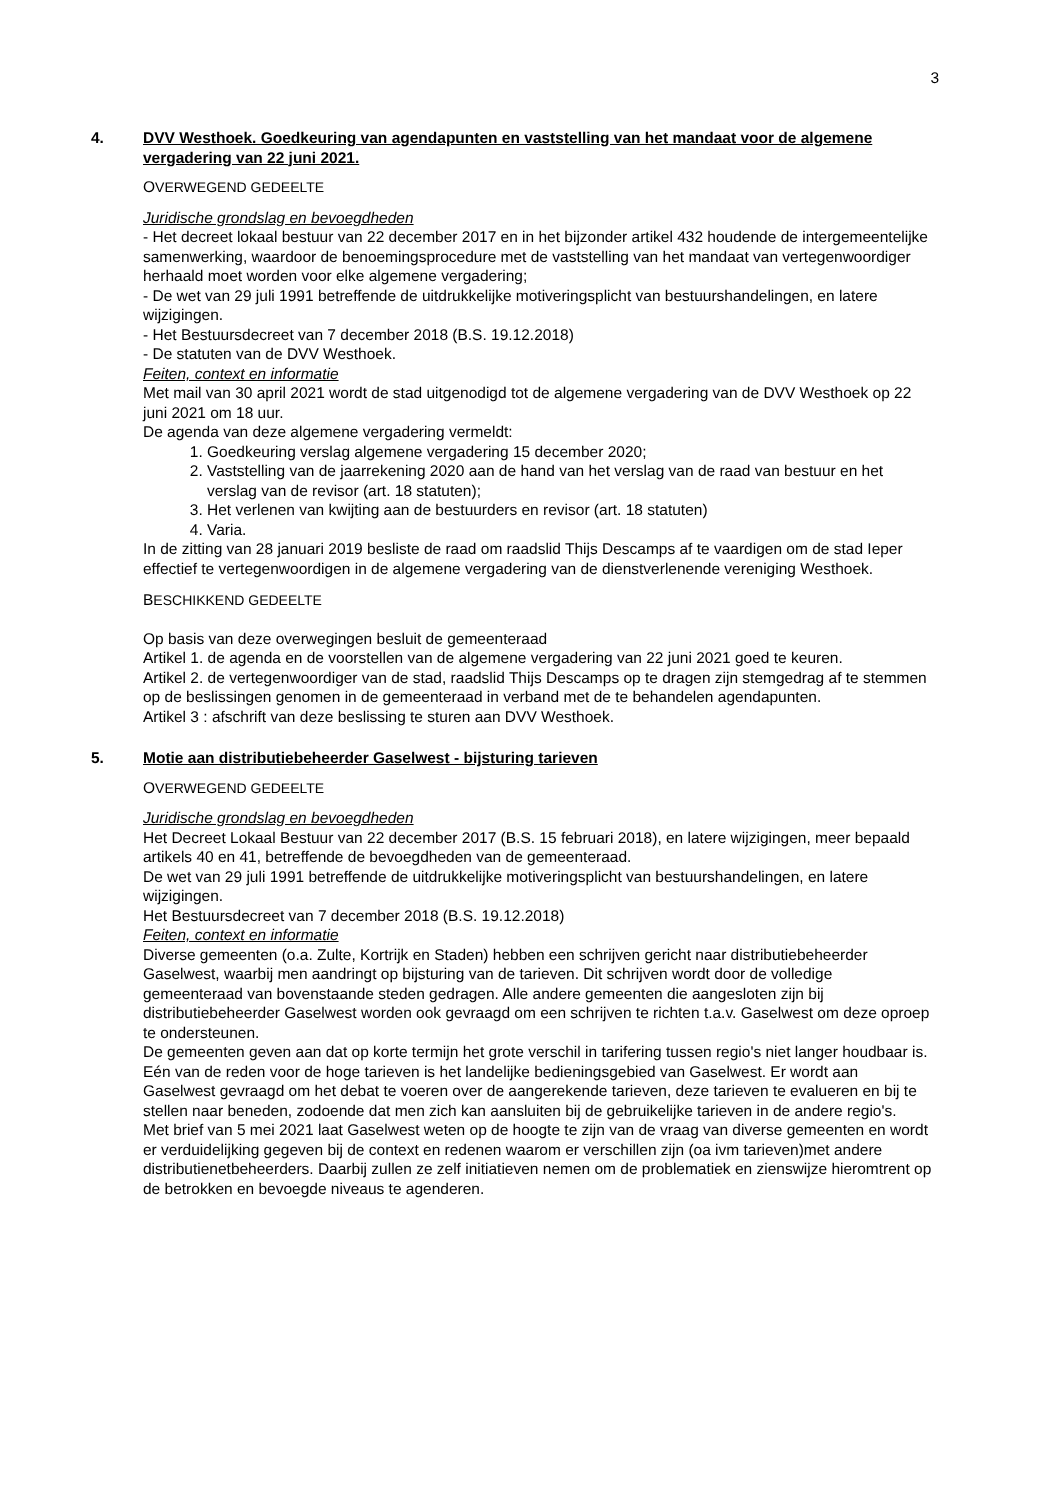3
4. DVV Westhoek. Goedkeuring van agendapunten en vaststelling van het mandaat voor de algemene vergadering van 22 juni 2021.
OVERWEGEND GEDEELTE
Juridische grondslag en bevoegdheden
- Het decreet lokaal bestuur van 22 december 2017 en in het bijzonder artikel 432 houdende de intergemeentelijke samenwerking, waardoor de benoemingsprocedure met de vaststelling van het mandaat van vertegenwoordiger herhaald moet worden voor elke algemene vergadering;
- De wet van 29 juli 1991 betreffende de uitdrukkelijke motiveringsplicht van bestuurshandelingen, en latere wijzigingen.
- Het Bestuursdecreet van 7 december 2018 (B.S. 19.12.2018)
- De statuten van de DVV Westhoek.
Feiten, context en informatie
Met mail van 30 april 2021 wordt de stad uitgenodigd tot de algemene vergadering van de DVV Westhoek op 22 juni 2021 om 18 uur.
De agenda van deze algemene vergadering vermeldt:
1. Goedkeuring verslag algemene vergadering 15 december 2020;
2. Vaststelling van de jaarrekening 2020 aan de hand van het verslag van de raad van bestuur en het verslag van de revisor (art. 18 statuten);
3. Het verlenen van kwijting aan de bestuurders en revisor (art. 18 statuten)
4. Varia.
In de zitting van 28 januari 2019 besliste de raad om raadslid Thijs Descamps af te vaardigen om de stad Ieper effectief te vertegenwoordigen in de algemene vergadering van de dienstverlenende vereniging Westhoek.
BESCHIKKEND GEDEELTE
Op basis van deze overwegingen besluit de gemeenteraad
Artikel 1. de agenda en de voorstellen van de algemene vergadering van 22 juni 2021 goed te keuren.
Artikel 2. de vertegenwoordiger van de stad, raadslid Thijs Descamps op te dragen zijn stemgedrag af te stemmen op de beslissingen genomen in de gemeenteraad in verband met de te behandelen agendapunten.
Artikel 3 : afschrift van deze beslissing te sturen aan DVV Westhoek.
5. Motie aan distributiebeheerder Gaselwest - bijsturing tarieven
OVERWEGEND GEDEELTE
Juridische grondslag en bevoegdheden
Het Decreet Lokaal Bestuur van 22 december 2017 (B.S. 15 februari 2018), en latere wijzigingen, meer bepaald artikels 40 en 41, betreffende de bevoegdheden van de gemeenteraad.
De wet van 29 juli 1991 betreffende de uitdrukkelijke motiveringsplicht van bestuurshandelingen, en latere wijzigingen.
Het Bestuursdecreet van 7 december 2018 (B.S. 19.12.2018)
Feiten, context en informatie
Diverse gemeenten (o.a. Zulte, Kortrijk en Staden) hebben een schrijven gericht naar distributiebeheerder Gaselwest, waarbij men aandringt op bijsturing van de tarieven. Dit schrijven wordt door de volledige gemeenteraad van bovenstaande steden gedragen. Alle andere gemeenten die aangesloten zijn bij distributiebeheerder Gaselwest worden ook gevraagd om een schrijven te richten t.a.v. Gaselwest om deze oproep te ondersteunen.
De gemeenten geven aan dat op korte termijn het grote verschil in tarifering tussen regio's niet langer houdbaar is. Eén van de reden voor de hoge tarieven is het landelijke bedieningsgebied van Gaselwest. Er wordt aan Gaselwest gevraagd om het debat te voeren over de aangerekende tarieven, deze tarieven te evalueren en bij te stellen naar beneden, zodoende dat men zich kan aansluiten bij de gebruikelijke tarieven in de andere regio's.
Met brief van 5 mei 2021 laat Gaselwest weten op de hoogte te zijn van de vraag van diverse gemeenten en wordt er verduidelijking gegeven bij de context en redenen waarom er verschillen zijn (oa ivm tarieven)met andere distributienetbeheerders. Daarbij zullen ze zelf initiatieven nemen om de problematiek en zienswijze hieromtrent op de betrokken en bevoegde niveaus te agenderen.